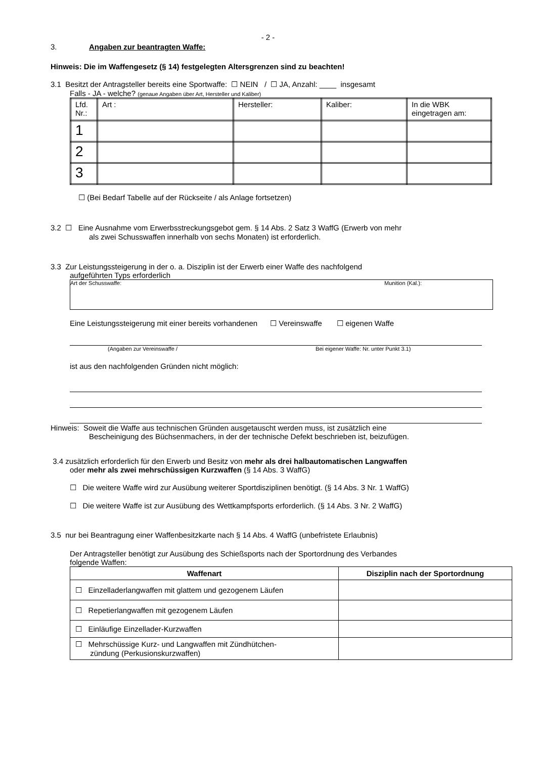- 2 -
3. Angaben zur beantragten Waffe:
Hinweis: Die im Waffengesetz (§ 14) festgelegten Altersgrenzen sind zu beachten!
3.1 Besitzt der Antragsteller bereits eine Sportwaffe: ☐ NEIN / ☐ JA, Anzahl: ____ insgesamt
Falls - JA - welche? (genaue Angaben über Art, Hersteller und Kaliber)
| Lfd. Nr.: | Art : | Hersteller: | Kaliber: | In die WBK eingetragen am: |
| 1 | | | | |
| 2 | | | | |
| 3 | | | | |
☐ (Bei Bedarf Tabelle auf der Rückseite / als Anlage fortsetzen)
3.2 ☐ Eine Ausnahme vom Erwerbsstreckungsgebot gem. § 14 Abs. 2 Satz 3 WaffG (Erwerb von mehr
als zwei Schusswaffen innerhalb von sechs Monaten) ist erforderlich.
3.3 Zur Leistungssteigerung in der o. a. Disziplin ist der Erwerb einer Waffe des nachfolgend
aufgeführten Typs erforderlich
Art der Schusswaffe: Munition (Kal.):
Eine Leistungssteigerung mit einer bereits vorhandenen ☐ Vereinswaffe ☐ eigenen Waffe
(Angaben zur Vereinswaffe / Bei eigener Waffe: Nr. unter Punkt 3.1)
ist aus den nachfolgenden Gründen nicht möglich:
Hinweis: Soweit die Waffe aus technischen Gründen ausgetauscht werden muss, ist zusätzlich eine
Bescheinigung des Büchsenmachers, in der der technische Defekt beschrieben ist, beizufügen.
3.4 zusätzlich erforderlich für den Erwerb und Besitz von mehr als drei halbautomatischen Langwaffen
oder mehr als zwei mehrschüssigen Kurzwaffen (§ 14 Abs. 3 WaffG)
☐ Die weitere Waffe wird zur Ausübung weiterer Sportdisziplinen benötigt. (§ 14 Abs. 3 Nr. 1 WaffG)
☐ Die weitere Waffe ist zur Ausübung des Wettkampfsports erforderlich. (§ 14 Abs. 3 Nr. 2 WaffG)
3.5 nur bei Beantragung einer Waffenbesitzkarte nach § 14 Abs. 4 WaffG (unbefristete Erlaubnis)
Der Antragsteller benötigt zur Ausübung des Schießsports nach der Sportordnung des Verbandes
folgende Waffen:
| Waffenart | Disziplin nach der Sportordnung |
| --- | --- |
| ☐ Einzelladerlangwaffen mit glattem und gezogenem Läufen | |
| ☐ Repetierlangwaffen mit gezogenem Läufen | |
| ☐ Einläufige Einzellader-Kurzwaffen | |
| ☐ Mehrschüssige Kurz- und Langwaffen mit Zündhütchen- zündung (Perkusionskurzwaffen) | |